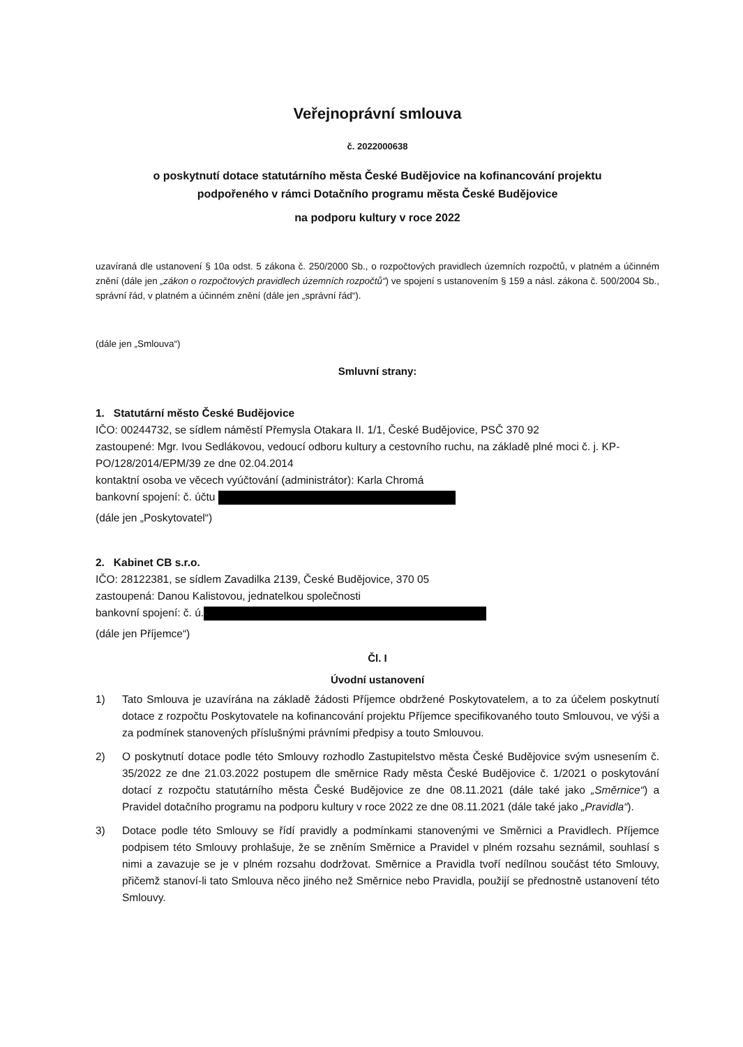Veřejnoprávní smlouva
č. 2022000638
o poskytnutí dotace statutárního města České Budějovice na kofinancování projektu
podpořeného v rámci Dotačního programu města České Budějovice
na podporu kultury v roce 2022
uzavíraná dle ustanovení § 10a odst. 5 zákona č. 250/2000 Sb., o rozpočtových pravidlech územních rozpočtů, v platném a účinném znění (dále jen „zákon o rozpočtových pravidlech územních rozpočtů“) ve spojení s ustanovením § 159 a násl. zákona č. 500/2004 Sb., správní řád, v platném a účinném znění (dále jen „správní řád“).
(dále jen „Smlouva“)
Smluvní strany:
1. Statutární město České Budějovice
IČO: 00244732, se sídlem náměstí Přemysla Otakara II. 1/1, České Budějovice, PSČ 370 92
zastoupené: Mgr. Ivou Sedlákovou, vedoucí odboru kultury a cestovního ruchu, na základě plné moci č. j. KP-PO/128/2014/EPM/39 ze dne 02.04.2014
kontaktní osoba ve věcech vyúčtování (administrátor): Karla Chromá
bankovní spojení: č. účtu
(dále jen „Poskytovatel“)
2. Kabinet CB s.r.o.
IČO: 28122381, se sídlem Zavadilka 2139, České Budějovice, 370 05
zastoupená: Danou Kalistovou, jednatelkou společnosti
bankovní spojení: č. ú.
(dále jen Příjemce“)
Čl. I
Úvodní ustanovení
1) Tato Smlouva je uzavírána na základě žádosti Příjemce obdržené Poskytovatelem, a to za účelem poskytnutí dotace z rozpočtu Poskytovatele na kofinancování projektu Příjemce specifikovaného touto Smlouvou, ve výši a za podmínek stanovených příslušnými právními předpisy a touto Smlouvou.
2) O poskytnutí dotace podle této Smlouvy rozhodlo Zastupitelstvo města České Budějovice svým usnesením č. 35/2022 ze dne 21.03.2022 postupem dle směrnice Rady města České Budějovice č. 1/2021 o poskytování dotací z rozpočtu statutárního města České Budějovice ze dne 08.11.2021 (dále také jako „Směrnice“) a Pravidel dotačního programu na podporu kultury v roce 2022 ze dne 08.11.2021 (dále také jako „Pravidla“).
3) Dotace podle této Smlouvy se řídí pravidly a podmínkami stanovenými ve Směrnici a Pravidlech. Příjemce podpisem této Smlouvy prohlašuje, že se zněním Směrnice a Pravidel v plném rozsahu seznámil, souhlasí s nimi a zavazuje se je v plném rozsahu dodržovat. Směrnice a Pravidla tvoří nedílnou součást této Smlouvy, přičemž stanoví-li tato Smlouva něco jiného než Směrnice nebo Pravidla, použijí se přednostně ustanovení této Smlouvy.